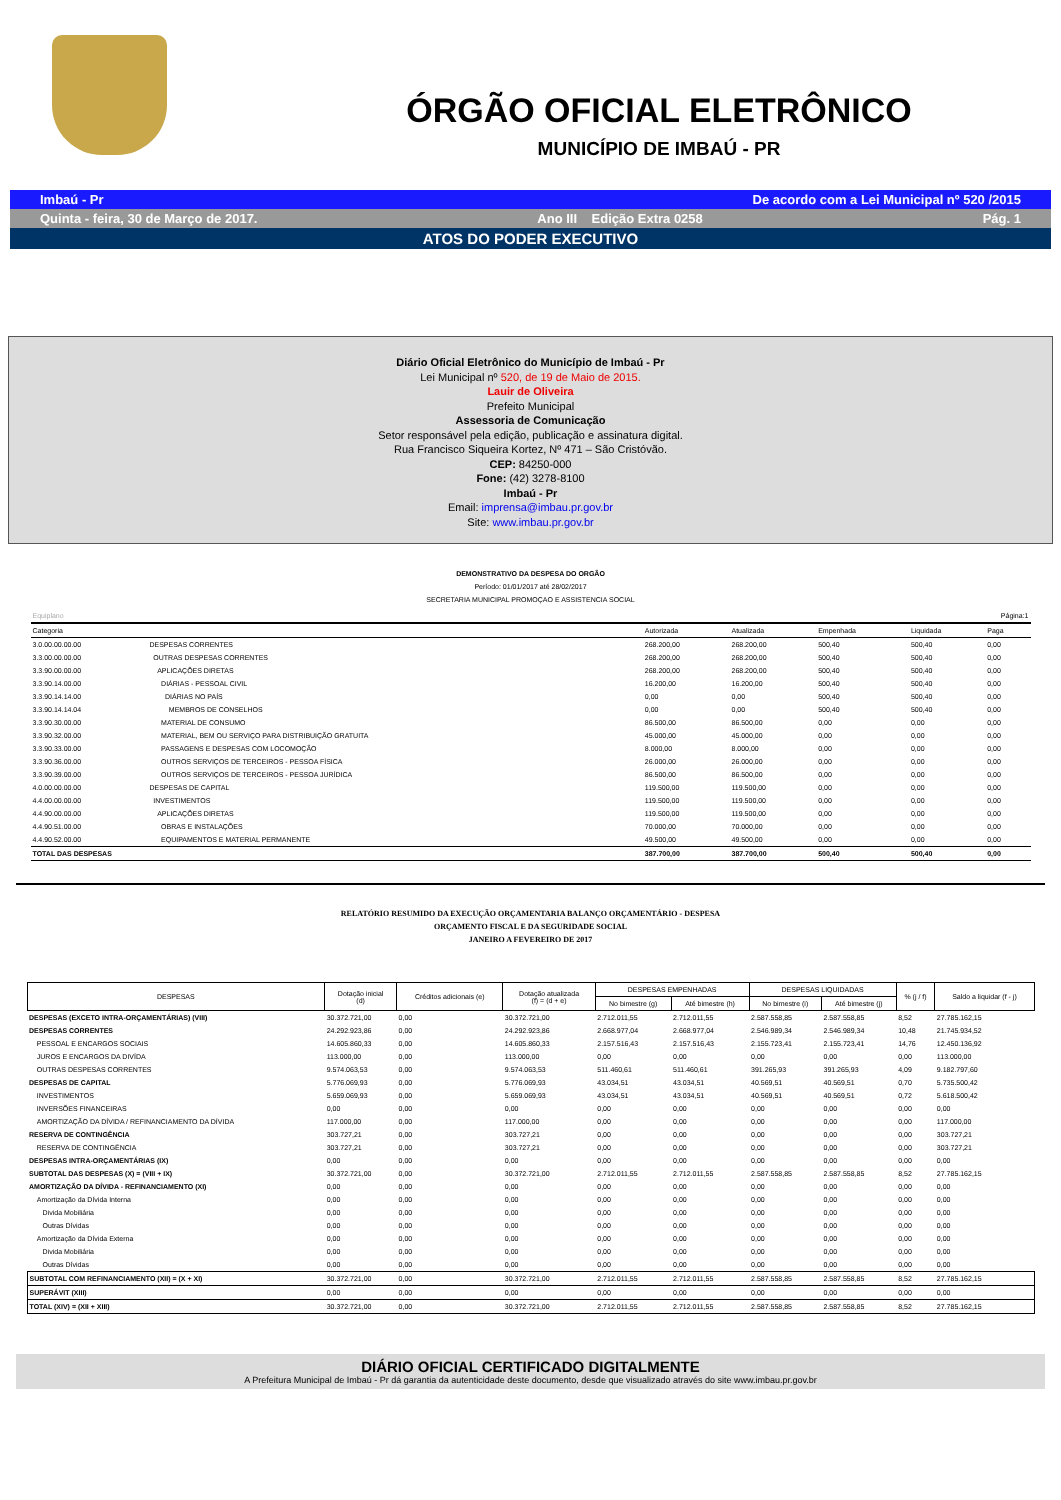ÓRGÃO OFICIAL ELETRÔNICO
MUNICÍPIO DE IMBAÚ - PR
Imbaú - Pr De acordo com a Lei Municipal nº 520 /2015
Quinta - feira, 30 de Março de 2017. Ano III Edição Extra 0258 Pág. 1
ATOS DO PODER EXECUTIVO
Diário Oficial Eletrônico do Município de Imbaú - Pr
Lei Municipal nº 520, de 19 de Maio de 2015.
Lauir de Oliveira
Prefeito Municipal
Assessoria de Comunicação
Setor responsável pela edição, publicação e assinatura digital.
Rua Francisco Siqueira Kortez, Nº 471 – São Cristóvão.
CEP: 84250-000
Fone: (42) 3278-8100
Imbaú - Pr
Email: imprensa@imbau.pr.gov.br
Site: www.imbau.pr.gov.br
DEMONSTRATIVO DA DESPESA DO ORGÃO
Período: 01/01/2017 até 28/02/2017
SECRETARIA MUNICIPAL PROMOÇAO E ASSISTENCIA SOCIAL
| Equiplano | Página:1 | | | | | |
| Categoria | | Autorizada | Atualizada | Empenhada | Liquidada | Paga |
| 3.0.00.00.00.00 | DESPESAS CORRENTES | 268.200,00 | 268.200,00 | 500,40 | 500,40 | 0,00 |
| 3.3.00.00.00.00 | OUTRAS DESPESAS CORRENTES | 268.200,00 | 268.200,00 | 500,40 | 500,40 | 0,00 |
| 3.3.90.00.00.00 | APLICAÇÕES DIRETAS | 268.200,00 | 268.200,00 | 500,40 | 500,40 | 0,00 |
| 3.3.90.14.00.00 | DIÁRIAS - PESSOAL CIVIL | 16.200,00 | 16.200,00 | 500,40 | 500,40 | 0,00 |
| 3.3.90.14.14.00 | DIÁRIAS NO PAÍS | 0,00 | 0,00 | 500,40 | 500,40 | 0,00 |
| 3.3.90.14.14.04 | MEMBROS DE CONSELHOS | 0,00 | 0,00 | 500,40 | 500,40 | 0,00 |
| 3.3.90.30.00.00 | MATERIAL DE CONSUMO | 86.500,00 | 86.500,00 | 0,00 | 0,00 | 0,00 |
| 3.3.90.32.00.00 | MATERIAL, BEM OU SERVIÇO PARA DISTRIBUIÇÃO GRATUITA | 45.000,00 | 45.000,00 | 0,00 | 0,00 | 0,00 |
| 3.3.90.33.00.00 | PASSAGENS E DESPESAS COM LOCOMOÇÃO | 8.000,00 | 8.000,00 | 0,00 | 0,00 | 0,00 |
| 3.3.90.36.00.00 | OUTROS SERVIÇOS DE TERCEIROS - PESSOA FÍSICA | 26.000,00 | 26.000,00 | 0,00 | 0,00 | 0,00 |
| 3.3.90.39.00.00 | OUTROS SERVIÇOS DE TERCEIROS - PESSOA JURÍDICA | 86.500,00 | 86.500,00 | 0,00 | 0,00 | 0,00 |
| 4.0.00.00.00.00 | DESPESAS DE CAPITAL | 119.500,00 | 119.500,00 | 0,00 | 0,00 | 0,00 |
| 4.4.00.00.00.00 | INVESTIMENTOS | 119.500,00 | 119.500,00 | 0,00 | 0,00 | 0,00 |
| 4.4.90.00.00.00 | APLICAÇÕES DIRETAS | 119.500,00 | 119.500,00 | 0,00 | 0,00 | 0,00 |
| 4.4.90.51.00.00 | OBRAS E INSTALAÇÕES | 70.000,00 | 70.000,00 | 0,00 | 0,00 | 0,00 |
| 4.4.90.52.00.00 | EQUIPAMENTOS E MATERIAL PERMANENTE | 49.500,00 | 49.500,00 | 0,00 | 0,00 | 0,00 |
| TOTAL DAS DESPESAS | | 387.700,00 | 387.700,00 | 500,40 | 500,40 | 0,00 |
RELATÓRIO RESUMIDO DA EXECUÇÃO ORÇAMENTARIA BALANÇO ORÇAMENTÁRIO - DESPESA
ORÇAMENTO FISCAL E DA SEGURIDADE SOCIAL
JANEIRO A FEVEREIRO DE 2017
| DESPESAS | Dotação inicial (d) | Créditos adicionais (e) | Dotação atualizada (f) = (d + e) | DESPESAS EMPENHADAS | | DESPESAS LIQUIDADAS | | % (j / f) | Saldo a liquidar (f - j) |
| --- | --- | --- | --- | --- | --- | --- | --- | --- | --- |
| | | | | No bimestre (g) | Até bimestre (h) | No bimestre (i) | Até bimestre (j) | | |
| DESPESAS (EXCETO INTRA-ORÇAMENTÁRIAS) (VIII) | 30.372.721,00 | 0,00 | 30.372.721,00 | 2.712.011,55 | 2.712.011,55 | 2.587.558,85 | 2.587.558,85 | 8,52 | 27.785.162,15 |
| DESPESAS CORRENTES | 24.292.923,86 | 0,00 | 24.292.923,86 | 2.668.977,04 | 2.668.977,04 | 2.546.989,34 | 2.546.989,34 | 10,48 | 21.745.934,52 |
| PESSOAL E ENCARGOS SOCIAIS | 14.605.860,33 | 0,00 | 14.605.860,33 | 2.157.516,43 | 2.157.516,43 | 2.155.723,41 | 2.155.723,41 | 14,76 | 12.450.136,92 |
| JUROS E ENCARGOS DA DIVÍDA | 113.000,00 | 0,00 | 113.000,00 | 0,00 | 0,00 | 0,00 | 0,00 | 0,00 | 113.000,00 |
| OUTRAS DESPESAS CORRENTES | 9.574.063,53 | 0,00 | 9.574.063,53 | 511.460,61 | 511.460,61 | 391.265,93 | 391.265,93 | 4,09 | 9.182.797,60 |
| DESPESAS DE CAPITAL | 5.776.069,93 | 0,00 | 5.776.069,93 | 43.034,51 | 43.034,51 | 40.569,51 | 40.569,51 | 0,70 | 5.735.500,42 |
| INVESTIMENTOS | 5.659.069,93 | 0,00 | 5.659.069,93 | 43.034,51 | 43.034,51 | 40.569,51 | 40.569,51 | 0,72 | 5.618.500,42 |
| INVERSÕES FINANCEIRAS | 0,00 | 0,00 | 0,00 | 0,00 | 0,00 | 0,00 | 0,00 | 0,00 | 0,00 |
| AMORTIZAÇÃO DA DÍVIDA / REFINANCIAMENTO DA DÍVIDA | 117.000,00 | 0,00 | 117.000,00 | 0,00 | 0,00 | 0,00 | 0,00 | 0,00 | 117.000,00 |
| RESERVA DE CONTINGÊNCIA | 303.727,21 | 0,00 | 303.727,21 | 0,00 | 0,00 | 0,00 | 0,00 | 0,00 | 303.727,21 |
| RESERVA DE CONTINGÊNCIA | 303.727,21 | 0,00 | 303.727,21 | 0,00 | 0,00 | 0,00 | 0,00 | 0,00 | 303.727,21 |
| DESPESAS INTRA-ORÇAMENTÁRIAS (IX) | 0,00 | 0,00 | 0,00 | 0,00 | 0,00 | 0,00 | 0,00 | 0,00 | 0,00 |
| SUBTOTAL DAS DESPESAS (X) = (VIII + IX) | 30.372.721,00 | 0,00 | 30.372.721,00 | 2.712.011,55 | 2.712.011,55 | 2.587.558,85 | 2.587.558,85 | 8,52 | 27.785.162,15 |
| AMORTIZAÇÃO DA DÍVIDA - REFINANCIAMENTO (XI) | 0,00 | 0,00 | 0,00 | 0,00 | 0,00 | 0,00 | 0,00 | 0,00 | 0,00 |
| Amortização da Dívida Interna | 0,00 | 0,00 | 0,00 | 0,00 | 0,00 | 0,00 | 0,00 | 0,00 | 0,00 |
| Divida Mobiliária | 0,00 | 0,00 | 0,00 | 0,00 | 0,00 | 0,00 | 0,00 | 0,00 | 0,00 |
| Outras Dívidas | 0,00 | 0,00 | 0,00 | 0,00 | 0,00 | 0,00 | 0,00 | 0,00 | 0,00 |
| Amortização da Dívida Externa | 0,00 | 0,00 | 0,00 | 0,00 | 0,00 | 0,00 | 0,00 | 0,00 | 0,00 |
| Divida Mobiliária | 0,00 | 0,00 | 0,00 | 0,00 | 0,00 | 0,00 | 0,00 | 0,00 | 0,00 |
| Outras Dívidas | 0,00 | 0,00 | 0,00 | 0,00 | 0,00 | 0,00 | 0,00 | 0,00 | 0,00 |
| SUBTOTAL COM REFINANCIAMENTO (XII) = (X + XI) | 30.372.721,00 | 0,00 | 30.372.721,00 | 2.712.011,55 | 2.712.011,55 | 2.587.558,85 | 2.587.558,85 | 8,52 | 27.785.162,15 |
| SUPERÁVIT (XIII) | 0,00 | 0,00 | 0,00 | 0,00 | 0,00 | 0,00 | 0,00 | 0,00 | 0,00 |
| TOTAL (XIV) = (XII + XIII) | 30.372.721,00 | 0,00 | 30.372.721,00 | 2.712.011,55 | 2.712.011,55 | 2.587.558,85 | 2.587.558,85 | 8,52 | 27.785.162,15 |
DIÁRIO OFICIAL CERTIFICADO DIGITALMENTE
A Prefeitura Municipal de Imbaú - Pr dá garantia da autenticidade deste documento, desde que visualizado através do site www.imbau.pr.gov.br